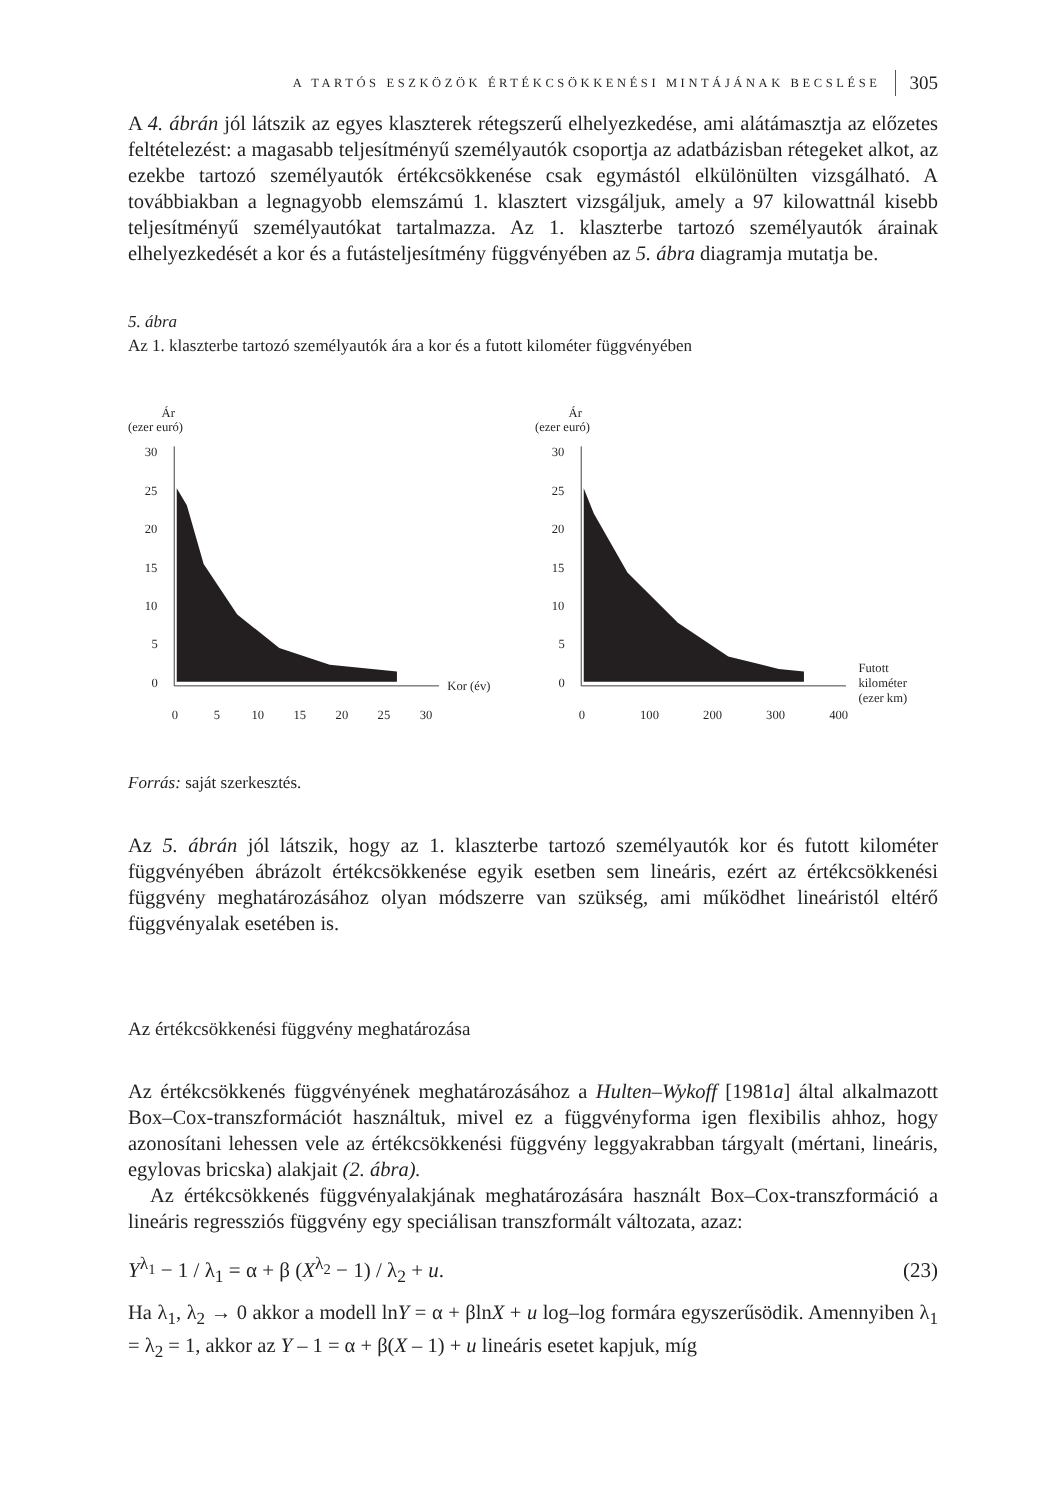A TARTÓS ESZKÖZÖK ÉRTÉKCSÖKKENÉSI MINTÁJÁNAK BECSLÉSE 305
A 4. ábrán jól látszik az egyes klaszterek rétegszerű elhelyezkedése, ami alátámasztja az előzetes feltételezést: a magasabb teljesítményű személyautók csoportja az adatbázisban rétegeket alkot, az ezekbe tartozó személyautók értékcsökkenése csak egymástól elkülönülten vizsgálható. A továbbiakban a legnagyobb elemszámú 1. klasztert vizsgáljuk, amely a 97 kilowattnál kisebb teljesítményű személyautókat tartalmazza. Az 1. klaszterbe tartozó személyautók árainak elhelyezkedését a kor és a futásteljesítmény függvényében az 5. ábra diagramja mutatja be.
5. ábra
Az 1. klaszterbe tartozó személyautók ára a kor és a futott kilométer függvényében
Ár
(ezer euró)
30
25
20
15
10
5
0
Kor (év)
0
5
10
15
20
25
30
Ár
(ezer euró)
30
25
20
15
10
5
0
Futott
kilométer
(ezer km)
0
100
200
300
400
Forrás: saját szerkesztés.
Az 5. ábrán jól látszik, hogy az 1. klaszterbe tartozó személyautók kor és futott kilométer függvényében ábrázolt értékcsökkenése egyik esetben sem lineáris, ezért az értékcsökkenési függvény meghatározásához olyan módszerre van szükség, ami működhet lineáristól eltérő függvényalak esetében is.
Az értékcsökkenési függvény meghatározása
Az értékcsökkenés függvényének meghatározásához a Hulten–Wykoff [1981a] által alkalmazott Box–Cox-transzformációt használtuk, mivel ez a függvényforma igen flexibilis ahhoz, hogy azonosítani lehessen vele az értékcsökkenési függvény leggyakrabban tárgyalt (mértani, lineáris, egylovas bricska) alakjait (2. ábra).
Az értékcsökkenés függvényalakjának meghatározására használt Box–Cox-transzformáció a lineáris regressziós függvény egy speciálisan transzformált változata, azaz:
Y<sup>λ<sub>1</sub></sup> − 1 / λ<sub>1</sub> = α + β (X<sup>λ<sub>2</sub></sup> − 1) / λ<sub>2</sub> + u. (23)
Ha λ<sub>1</sub>, λ<sub>2</sub> → 0 akkor a modell lnY = α + βlnX + u log–log formára egyszerűsödik. Amennyiben λ<sub>1</sub> = λ<sub>2</sub> = 1, akkor az Y – 1 = α + β(X – 1) + u lineáris esetet kapjuk, míg